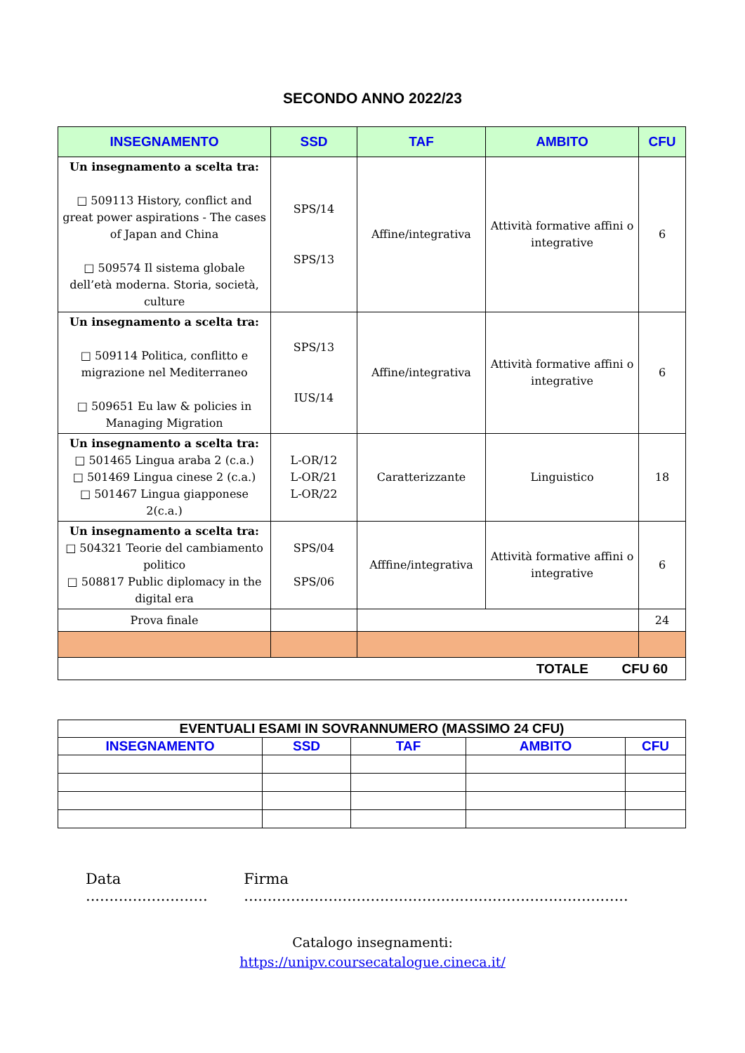SECONDO ANNO 2022/23
| INSEGNAMENTO | SSD | TAF | AMBITO | CFU |
| --- | --- | --- | --- | --- |
| Un insegnamento a scelta tra: □ 509113 History, conflict and great power aspirations - The cases of Japan and China □ 509574 Il sistema globale dell’età moderna. Storia, società, culture | SPS/14 SPS/13 | Affine/integrativa | Attività formative affini o integrative | 6 |
| Un insegnamento a scelta tra: □ 509114 Politica, conflitto e migrazione nel Mediterraneo □ 509651 Eu law & policies in Managing Migration | SPS/13 IUS/14 | Affine/integrativa | Attività formative affini o integrative | 6 |
| Un insegnamento a scelta tra: □ 501465 Lingua araba 2 (c.a.) □ 501469 Lingua cinese 2 (c.a.) □ 501467 Lingua giapponese 2(c.a.) | L-OR/12 L-OR/21 L-OR/22 | Caratterizzante | Linguistico | 18 |
| Un insegnamento a scelta tra: □ 504321 Teorie del cambiamento politico □ 508817 Public diplomacy in the digital era | SPS/04 SPS/06 | Afffine/integrativa | Attività formative affini o integrative | 6 |
| Prova finale | | | | 24 |
| TOTALE CFU 60 | | | | |
| EVENTUALI ESAMI IN SOVRANNUMERO (MASSIMO 24 CFU) | | | | |
| --- | --- | --- | --- | --- |
| INSEGNAMENTO | SSD | TAF | AMBITO | CFU |
Data .......................... Firma ..................................................................................
Catalogo insegnamenti:
https://unipv.coursecatalogue.cineca.it/